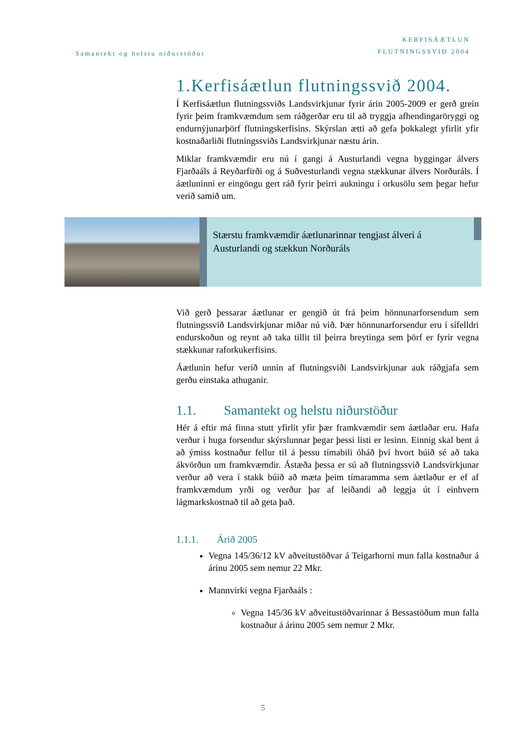Samantekt og helstu niðurstöður
KERFISÁÆTLUN
FLUTNINGSSVIÐ 2004
1.Kerfisáætlun flutningssvið 2004.
Í Kerfisáætlun flutningssviðs Landsvirkjunar fyrir árin 2005-2009 er gerð grein fyrir þeim framkvæmdum sem ráðgerðar eru til að tryggja afhendingaröryggi og endurnýjunarþörf flutningskerfisins. Skýrslan ætti að gefa þokkalegt yfirlit yfir kostnaðarliði flutningssviðs Landsvirkjunar næstu árin.
Miklar framkvæmdir eru nú í gangi á Austurlandi vegna byggingar álvers Fjarðaáls á Reyðarfirði og á Suðvesturlandi vegna stækkunar álvers Norðuráls. Í áætluninni er eingöngu gert ráð fyrir þeirri aukningu í orkusölu sem þegar hefur verið samið um.
Stærstu framkvæmdir áætlunarinnar tengjast álveri á Austurlandi og stækkun Norðuráls
Við gerð þessarar áætlunar er gengið út frá þeim hönnunarforsendum sem flutningssvið Landsvirkjunar miðar nú við. Þær hönnunarforsendur eru í sífelldri endurskoðun og reynt að taka tillit til þeirra breytinga sem þörf er fyrir vegna stækkunar raforkukerfisins.
Áætlunin hefur verið unnin af flutningsviði Landsvirkjunar auk ráðgjafa sem gerðu einstaka athuganir.
1.1. Samantekt og helstu niðurstöður
Hér á eftir má finna stutt yfirlit yfir þær framkvæmdir sem áætlaðar eru. Hafa verður í huga forsendur skýrslunnar þegar þessi listi er lesinn. Einnig skal bent á að ýmiss kostnaður fellur til á þessu tímabili óháð því hvort búið sé að taka ákvörðun um framkvæmdir. Ástæða þessa er sú að flutningssvið Landsvirkjunar verður að vera í stakk búið að mæta þeim tímaramma sem áætlaður er ef af framkvæmdum yrði og verður þar af leiðandi að leggja út í einhvern lágmarkskostnað til að geta það.
1.1.1. Árið 2005
Vegna 145/36/12 kV aðveitustöðvar á Teigarhorni mun falla kostnaður á árinu 2005 sem nemur 22 Mkr.
Mannvirki vegna Fjarðaáls :
Vegna 145/36 kV aðveitustöðvarinnar á Bessastöðum mun falla kostnaður á árinu 2005 sem nemur 2 Mkr.
5